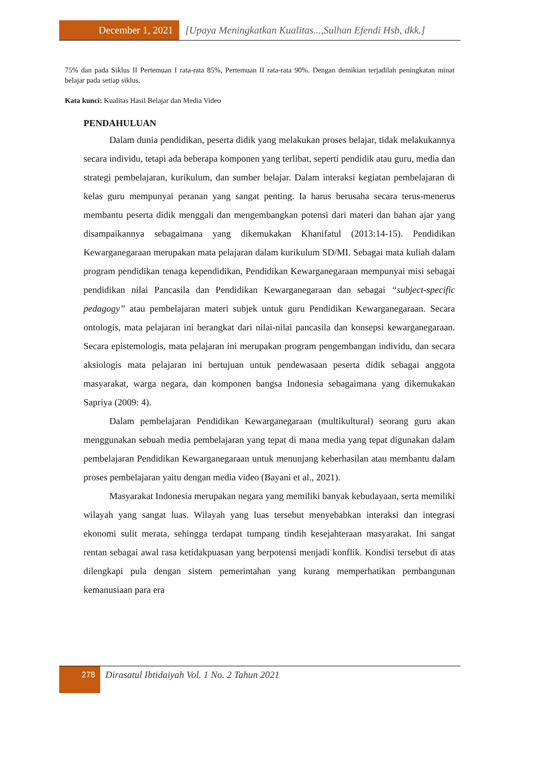December 1, 2021 [Upaya Meningkatkan Kualitas...,Sulhan Efendi Hsb, dkk.]
75% dan pada Siklus II Pertemuan I rata-rata 85%, Pertemuan II rata-rata 90%. Dengan demikian terjadilah peningkatan minat belajar pada setiap siklus.
Kata kunci: Kualitas Hasil Belajar dan Media Video
PENDAHULUAN
Dalam dunia pendidikan, peserta didik yang melakukan proses belajar, tidak melakukannya secara individu, tetapi ada beberapa komponen yang terlibat, seperti pendidik atau guru, media dan strategi pembelajaran, kurikulum, dan sumber belajar. Dalam interaksi kegiatan pembelajaran di kelas guru mempunyai peranan yang sangat penting. Ia harus berusaha secara terus-menerus membantu peserta didik menggali dan mengembangkan potensi dari materi dan bahan ajar yang disampaikannya sebagaimana yang dikemukakan Khanifatul (2013:14-15). Pendidikan Kewarganegaraan merupakan mata pelajaran dalam kurikulum SD/MI. Sebagai mata kuliah dalam program pendidikan tenaga kependidikan, Pendidikan Kewarganegaraan mempunyai misi sebagai pendidikan nilai Pancasila dan Pendidikan Kewarganegaraan dan sebagai “subject-specific pedagogy” atau pembelajaran materi subjek untuk guru Pendidikan Kewarganegaraan. Secara ontologis, mata pelajaran ini berangkat dari nilai-nilai pancasila dan konsepsi kewarganegaraan. Secara epistemologis, mata pelajaran ini merupakan program pengembangan individu, dan secara aksiologis mata pelajaran ini bertujuan untuk pendewasaan peserta didik sebagai anggota masyarakat, warga negara, dan komponen bangsa Indonesia sebagaimana yang dikemukakan Sapriya (2009: 4).
Dalam pembelajaran Pendidikan Kewarganegaraan (multikultural) seorang guru akan menggunakan sebuah media pembelajaran yang tepat di mana media yang tepat digunakan dalam pembelajaran Pendidikan Kewarganegaraan untuk menunjang keberhasilan atau membantu dalam proses pembelajaran yaitu dengan media video (Bayani et al., 2021).
Masyarakat Indonesia merupakan negara yang memiliki banyak kebudayaan, serta memiliki wilayah yang sangat luas. Wilayah yang luas tersebut menyebabkan interaksi dan integrasi ekonomi sulit merata, sehingga terdapat tumpang tindih kesejahteraan masyarakat. Ini sangat rentan sebagai awal rasa ketidakpuasan yang berpotensi menjadi konflik. Kondisi tersebut di atas dilengkapi pula dengan sistem pemerintahan yang kurang memperhatikan pembangunan kemanusiaan para era
278
Dirasatul Ibtidaiyah Vol. 1 No. 2 Tahun 2021